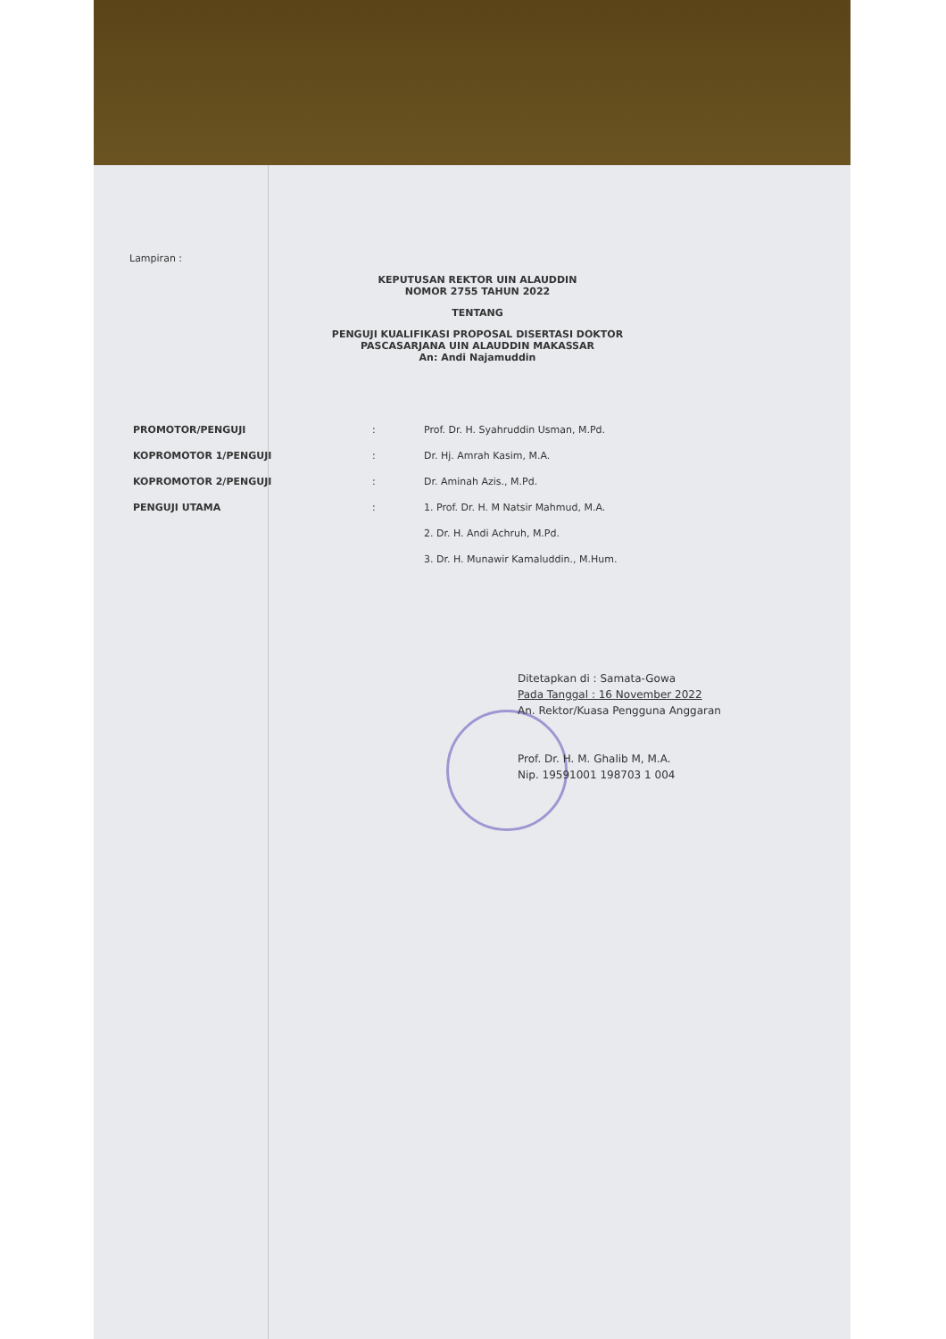Lampiran :
KEPUTUSAN REKTOR UIN ALAUDDIN
NOMOR 2755 TAHUN 2022
TENTANG
PENGUJI KUALIFIKASI PROPOSAL DISERTASI DOKTOR
PASCASARJANA UIN ALAUDDIN MAKASSAR
An: Andi Najamuddin
| PROMOTOR/PENGUJI | : | Prof. Dr. H. Syahruddin Usman, M.Pd. |
| KOPROMOTOR 1/PENGUJI | : | Dr. Hj. Amrah Kasim, M.A. |
| KOPROMOTOR 2/PENGUJI | : | Dr. Aminah Azis., M.Pd. |
| PENGUJI UTAMA | : | 1. Prof. Dr. H. M Natsir Mahmud, M.A. |
| | | 2. Dr. H. Andi Achruh, M.Pd. |
| | | 3. Dr. H. Munawir Kamaluddin., M.Hum. |
Ditetapkan di : Samata-Gowa
Pada Tanggal : 16 November 2022
An. Rektor/Kuasa Pengguna Anggaran
Prof. Dr. H. M. Ghalib M, M.A.
Nip. 19591001 198703 1 004